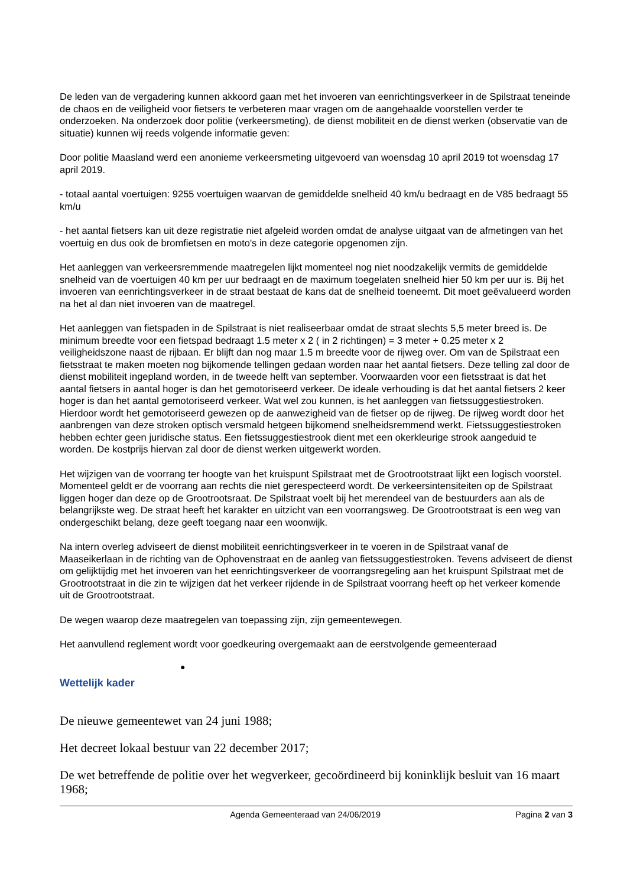De leden van de vergadering kunnen akkoord gaan met het invoeren van eenrichtingsverkeer in de Spilstraat teneinde de chaos en de veiligheid voor fietsers te verbeteren maar vragen om de aangehaalde voorstellen verder te onderzoeken. Na onderzoek door politie (verkeersmeting), de dienst mobiliteit en de dienst werken (observatie van de situatie) kunnen wij reeds volgende informatie geven:
Door politie Maasland werd een anonieme verkeersmeting uitgevoerd van woensdag 10 april 2019 tot woensdag 17 april 2019.
- totaal aantal voertuigen: 9255 voertuigen waarvan de gemiddelde snelheid 40 km/u bedraagt en de V85 bedraagt 55 km/u
- het aantal fietsers kan uit deze registratie niet afgeleid worden omdat de analyse uitgaat van de afmetingen van het voertuig en dus ook de bromfietsen en moto's in deze categorie opgenomen zijn.
Het aanleggen van verkeersremmende maatregelen lijkt momenteel nog niet noodzakelijk vermits de gemiddelde snelheid van de voertuigen 40 km per uur bedraagt en de maximum toegelaten snelheid hier 50 km per uur is. Bij het invoeren van eenrichtingsverkeer in de straat bestaat de kans dat de snelheid toeneemt. Dit moet geëvalueerd worden na het al dan niet invoeren van de maatregel.
Het aanleggen van fietspaden in de Spilstraat is niet realiseerbaar omdat de straat slechts 5,5 meter breed is. De minimum breedte voor een fietspad bedraagt 1.5 meter x 2 ( in 2 richtingen) = 3 meter + 0.25 meter x 2 veiligheidszone naast de rijbaan. Er blijft dan nog maar 1.5 m breedte voor de rijweg over. Om van de Spilstraat een fietsstraat te maken moeten nog bijkomende tellingen gedaan worden naar het aantal fietsers. Deze telling zal door de dienst mobiliteit ingepland worden, in de tweede helft van september. Voorwaarden voor een fietsstraat is dat het aantal fietsers in aantal hoger is dan het gemotoriseerd verkeer. De ideale verhouding is dat het aantal fietsers 2 keer hoger is dan het aantal gemotoriseerd verkeer. Wat wel zou kunnen, is het aanleggen van fietssuggestiestroken. Hierdoor wordt het gemotoriseerd gewezen op de aanwezigheid van de fietser op de rijweg. De rijweg wordt door het aanbrengen van deze stroken optisch versmald hetgeen bijkomend snelheidsremmend werkt. Fietssuggestiestroken hebben echter geen juridische status. Een fietssuggestiestrook dient met een okerkleurige strook aangeduid te worden. De kostprijs hiervan zal door de dienst werken uitgewerkt worden.
Het wijzigen van de voorrang ter hoogte van het kruispunt Spilstraat met de Grootrootstraat lijkt een logisch voorstel. Momenteel geldt er de voorrang aan rechts die niet gerespecteerd wordt. De verkeersintensiteiten op de Spilstraat liggen hoger dan deze op de Grootrootsraat. De Spilstraat voelt bij het merendeel van de bestuurders aan als de belangrijkste weg. De straat heeft het karakter en uitzicht van een voorrangsweg. De Grootrootstraat is een weg van ondergeschikt belang, deze geeft toegang naar een woonwijk.
Na intern overleg adviseert de dienst mobiliteit eenrichtingsverkeer in te voeren in de Spilstraat vanaf de Maaseikerlaan in de richting van de Ophovenstraat en de aanleg van fietssuggestiestroken. Tevens adviseert de dienst om gelijktijdig met het invoeren van het eenrichtingsverkeer de voorrangsregeling aan het kruispunt Spilstraat met de Grootrootstraat in die zin te wijzigen dat het verkeer rijdende in de Spilstraat voorrang heeft op het verkeer komende uit de Grootrootstraat.
De wegen waarop deze maatregelen van toepassing zijn, zijn gemeentewegen.
Het aanvullend reglement wordt voor goedkeuring overgemaakt aan de eerstvolgende gemeenteraad
●
Wettelijk kader
De nieuwe gemeentewet van 24 juni 1988;
Het decreet lokaal bestuur van 22 december 2017;
De wet betreffende de politie over het wegverkeer, gecoördineerd bij koninklijk besluit van 16 maart 1968;
Agenda Gemeenteraad van 24/06/2019 Pagina 2 van 3